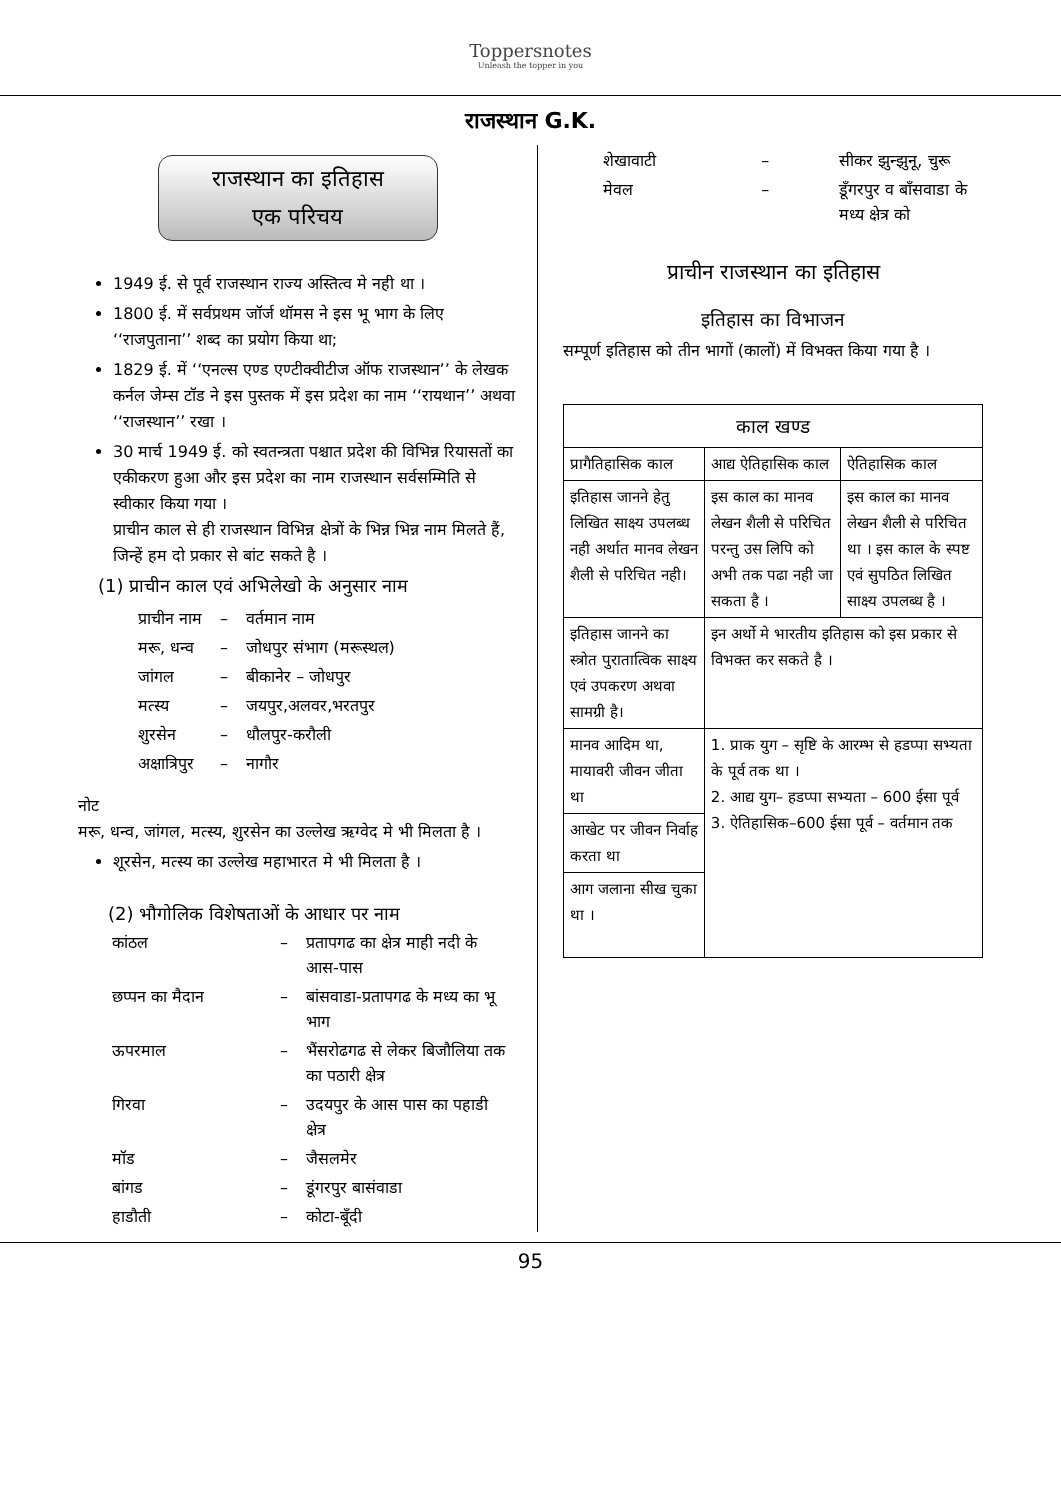Toppersnotes
Unleash the topper in you
राजस्थान G.K.
राजस्थान का इतिहास
एक परिचय
1949 ई. से पूर्व राजस्थान राज्य अस्तित्व मे नही था ।
1800 ई. में सर्वप्रथम जॉर्ज थॉमस ने इस भू भाग के लिए ‘‘राजपुताना’’ शब्द का प्रयोग किया था;
1829 ई. में ‘‘एनल्स एण्ड एण्टीक्वीटीज ऑफ राजस्थान’’ के लेखक कर्नल जेम्स टॉड ने इस पुस्तक में इस प्रदेश का नाम ‘‘रायथान’’ अथवा ‘‘राजस्थान’’ रखा ।
30 मार्च 1949 ई. को स्वतन्त्रता पश्चात प्रदेश की विभिन्न रियासतों का एकीकरण हुआ और इस प्रदेश का नाम राजस्थान सर्वसम्मिति से स्वीकार किया गया ।
प्राचीन काल से ही राजस्थान विभिन्न क्षेत्रों के भिन्न भिन्न नाम मिलते हैं, जिन्हें हम दो प्रकार से बांट सकते है ।
(1) प्राचीन काल एवं अभिलेखो के अनुसार नाम
| प्राचीन नाम | – | वर्तमान नाम |
| मरू, धन्व | – | जोधपुर संभाग (मरूस्थल) |
| जांगल | – | बीकानेर – जोधपुर |
| मत्स्य | – | जयपुर,अलवर,भरतपुर |
| शुरसेन | – | धौलपुर-करौली |
| अक्षात्रिपुर | – | नागौर |
नोट
मरू, धन्व, जांगल, मत्स्य, शुरसेन का उल्लेख ऋग्वेद मे भी मिलता है ।
शूरसेन, मत्स्य का उल्लेख महाभारत मे भी मिलता है ।
(2) भौगोलिक विशेषताओं के आधार पर नाम
| कांठल | – | प्रतापगढ का क्षेत्र माही नदी के आस-पास |
| छप्पन का मैदान | – | बांसवाडा-प्रतापगढ के मध्य का भू भाग |
| ऊपरमाल | – | भैंसरोढगढ से लेकर बिजौलिया तक का पठारी क्षेत्र |
| गिरवा | – | उदयपुर के आस पास का पहाडी क्षेत्र |
| मॉड | – | जैसलमेर |
| बांगड | – | डूंगरपुर बासंवाडा |
| हाडौती | – | कोटा-बूँदी |
| शेखावाटी | – | सीकर झुन्झुनू, चुरू |
| मेवल | – | डूँगरपुर व बाँसवाडा के मध्य क्षेत्र को |
प्राचीन राजस्थान का इतिहास
इतिहास का विभाजन
सम्पूर्ण इतिहास को तीन भागों (कालों) में विभक्त किया गया है ।
| काल खण्ड | | |
| --- | --- | --- |
| प्रागैतिहासिक काल | आद्य ऐतिहासिक काल | ऐतिहासिक काल |
| इतिहास जानने हेतु लिखित साक्ष्य उपलब्ध नही अर्थात मानव लेखन शैली से परिचित नही। | इस काल का मानव लेखन शैली से परिचित परन्तु उस लिपि को अभी तक पढा नही जा सकता है । | इस काल का मानव लेखन शैली से परिचित था । इस काल के स्पष्ट एवं सुपठित लिखित साक्ष्य उपलब्ध है । |
| इतिहास जानने का स्त्रोत पुरातात्विक साक्ष्य एवं उपकरण अथवा सामग्री है। | इन अर्थो मे भारतीय इतिहास को इस प्रकार से विभक्त कर सकते है । | |
| मानव आदिम था, मायावरी जीवन जीता था | 1. प्राक युग – सृष्टि के आरम्भ से हडप्पा सभ्यता के पूर्व तक था । 2. आद्य युग– हडप्पा सभ्यता – 600 ईसा पूर्व 3. ऐतिहासिक–600 ईसा पूर्व – वर्तमान तक | |
| आखेट पर जीवन निर्वाह करता था | | |
| आग जलाना सीख चुका था । | | |
95